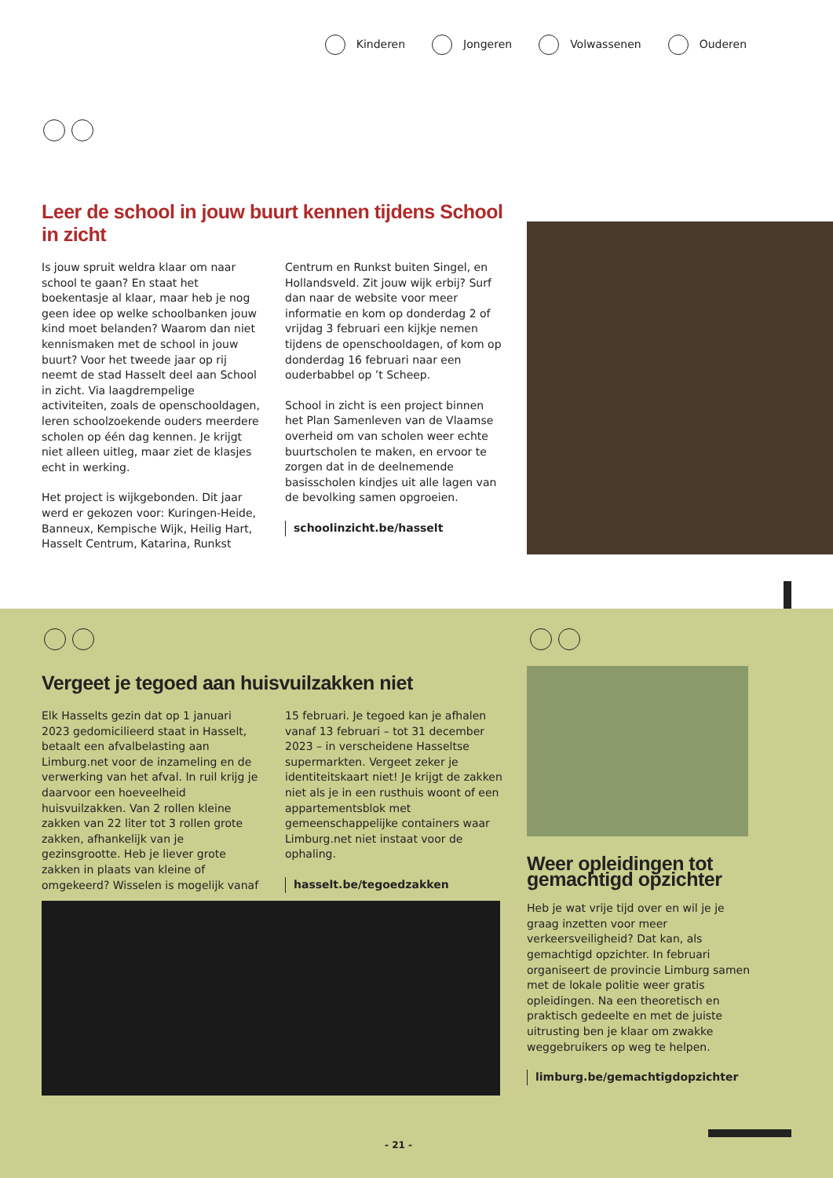Kinderen Jongeren Volwassenen Ouderen
Leer de school in jouw buurt kennen tijdens School in zicht
Is jouw spruit weldra klaar om naar school te gaan? En staat het boekentasje al klaar, maar heb je nog geen idee op welke schoolbanken jouw kind moet belanden? Waarom dan niet kennismaken met de school in jouw buurt? Voor het tweede jaar op rij neemt de stad Hasselt deel aan School in zicht. Via laagdrempelige activiteiten, zoals de openschooldagen, leren schoolzoekende ouders meerdere scholen op één dag kennen. Je krijgt niet alleen uitleg, maar ziet de klasjes echt in werking.
Het project is wijkgebonden. Dit jaar werd er gekozen voor: Kuringen-Heide, Banneux, Kempische Wijk, Heilig Hart, Hasselt Centrum, Katarina, Runkst
Centrum en Runkst buiten Singel, en Hollandsveld. Zit jouw wijk erbij? Surf dan naar de website voor meer informatie en kom op donderdag 2 of vrijdag 3 februari een kijkje nemen tijdens de openschooldagen, of kom op donderdag 16 februari naar een ouderbabbel op ’t Scheep.
School in zicht is een project binnen het Plan Samenleven van de Vlaamse overheid om van scholen weer echte buurtscholen te maken, en ervoor te zorgen dat in de deelnemende basisscholen kindjes uit alle lagen van de bevolking samen opgroeien.
schoolinzicht.be/hasselt
Vergeet je tegoed aan huisvuilzakken niet
Elk Hasselts gezin dat op 1 januari 2023 gedomicilieerd staat in Hasselt, betaalt een afvalbelasting aan Limburg.net voor de inzameling en de verwerking van het afval. In ruil krijg je daarvoor een hoeveelheid huisvuilzakken. Van 2 rollen kleine zakken van 22 liter tot 3 rollen grote zakken, afhankelijk van je gezinsgrootte. Heb je liever grote zakken in plaats van kleine of omgekeerd? Wisselen is mogelijk vanaf
15 februari. Je tegoed kan je afhalen vanaf 13 februari – tot 31 december 2023 – in verscheidene Hasseltse supermarkten. Vergeet zeker je identiteitskaart niet! Je krijgt de zakken niet als je in een rusthuis woont of een appartementsblok met gemeenschappelijke containers waar Limburg.net niet instaat voor de ophaling.
hasselt.be/tegoedzakken
Weer opleidingen tot gemachtigd opzichter
Heb je wat vrije tijd over en wil je je graag inzetten voor meer verkeersveiligheid? Dat kan, als gemachtigd opzichter. In februari organiseert de provincie Limburg samen met de lokale politie weer gratis opleidingen. Na een theoretisch en praktisch gedeelte en met de juiste uitrusting ben je klaar om zwakke weggebruikers op weg te helpen.
limburg.be/gemachtigdopzichter
- 21 -